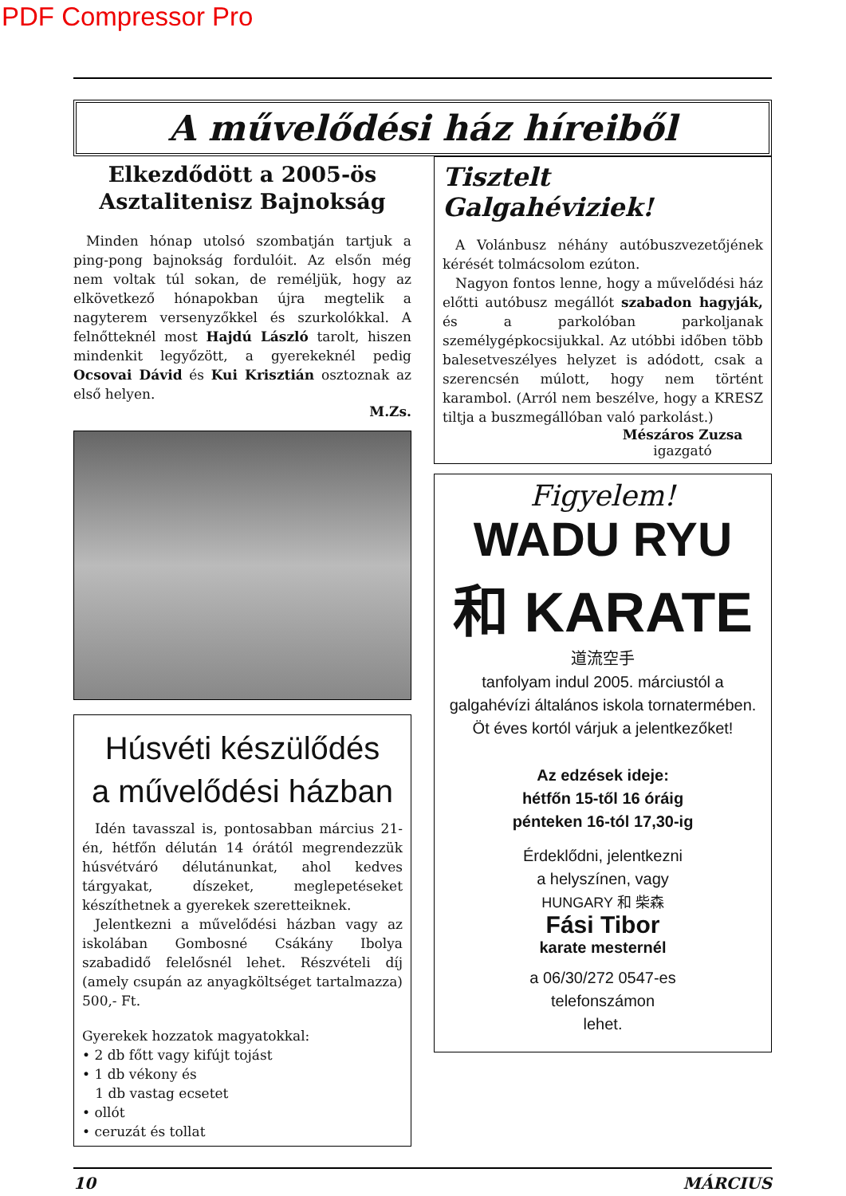PDF Compressor Pro
A művelődési ház híreiből
Elkezdődött a 2005-ös
Asztalitenisz Bajnokság
Minden hónap utolsó szombatján tartjuk a ping-pong bajnokság fordulóit. Az elsőn még nem voltak túl sokan, de reméljük, hogy az elkövetkező hónapokban újra megtelik a nagyterem versenyzőkkel és szurkolókkal. A felnőtteknél most Hajdú László tarolt, hiszen mindenkit legyőzött, a gyerekeknél pedig Ocsovai Dávid és Kui Krisztián osztoznak az első helyen.
M.Zs.
Húsvéti készülődés
a művelődési házban
Idén tavasszal is, pontosabban március 21-én, hétfőn délután 14 órától megrendezzük húsvétváró délutánunkat, ahol kedves tárgyakat, díszeket, meglepetéseket készíthetnek a gyerekek szeretteiknek.
Jelentkezni a művelődési házban vagy az iskolában Gombosné Csákány Ibolya szabadidő felelősnél lehet. Részvételi díj (amely csupán az anyagköltséget tartalmazza) 500,- Ft.
Gyerekek hozzatok magyatokkal:
• 2 db főtt vagy kifújt tojást
• 1 db vékony és
1 db vastag ecsetet
• ollót
• ceruzát és tollat
Tisztelt Galgahéviziek!
A Volánbusz néhány autóbuszvezetőjének kérését tolmácsolom ezúton.
Nagyon fontos lenne, hogy a művelődési ház előtti autóbusz megállót szabadon hagyják, és a parkolóban parkoljanak személygépkocsijukkal. Az utóbbi időben több balesetveszélyes helyzet is adódott, csak a szerencsén múlott, hogy nem történt karambol. (Arról nem beszélve, hogy a KRESZ tiltja a buszmegállóban való parkolást.)
Mészáros Zuzsa
igazgató
Figyelem!
WADU RYU
和 KARATE
道流空手
tanfolyam indul 2005. márciustól a galgahévízi általános iskola tornatermében. Öt éves kortól várjuk a jelentkezőket!
Az edzések ideje:
hétfőn 15-től 16 óráig
pénteken 16-tól 17,30-ig
Érdeklődni, jelentkezni
a helyszínen, vagy
HUNGARY 和 柴森
Fási Tibor
karate mesternél
a 06/30/272 0547-es
telefonszámon
lehet.
10 MÁRCIUS